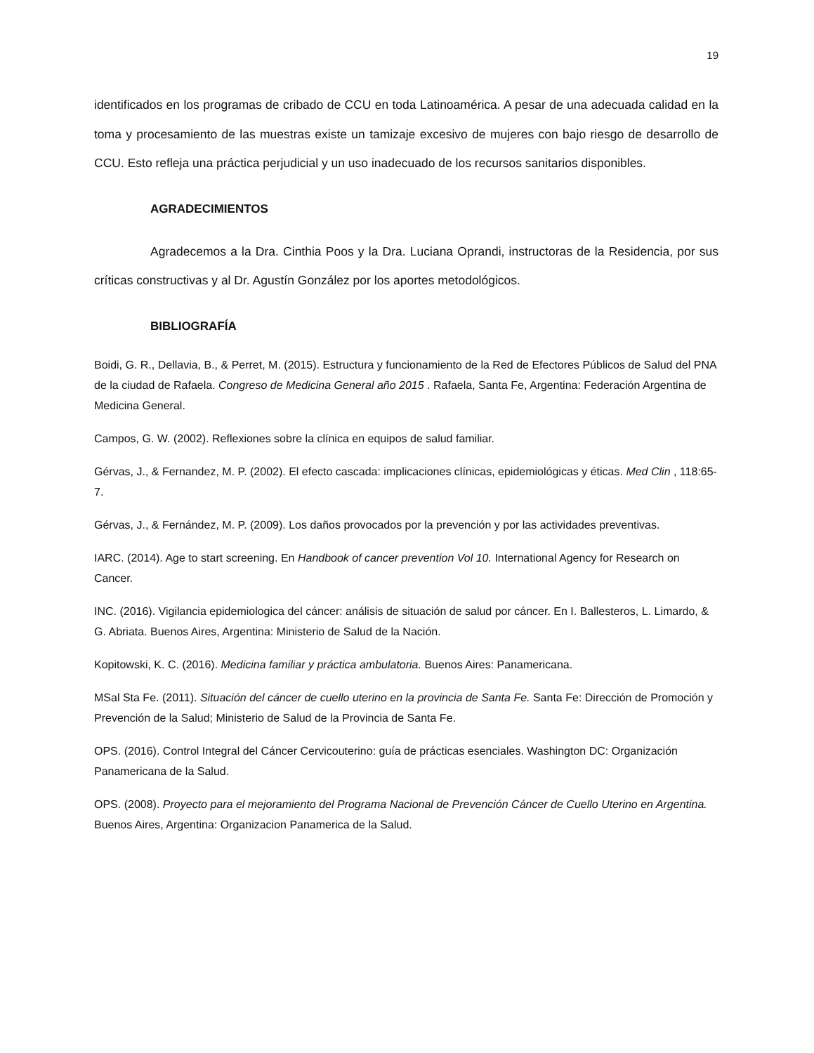19
identificados en los programas de cribado de CCU en toda Latinoamérica. A pesar de una adecuada calidad en la toma y procesamiento de las muestras existe un tamizaje excesivo de mujeres con bajo riesgo de desarrollo de CCU. Esto refleja una práctica perjudicial y un uso inadecuado de los recursos sanitarios disponibles.
AGRADECIMIENTOS
Agradecemos a la Dra. Cinthia Poos y la Dra. Luciana Oprandi, instructoras de la Residencia, por sus críticas constructivas y al Dr. Agustín González por los aportes metodológicos.
BIBLIOGRAFÍA
Boidi, G. R., Dellavia, B., & Perret, M. (2015). Estructura y funcionamiento de la Red de Efectores Públicos de Salud del PNA de la ciudad de Rafaela. Congreso de Medicina General año 2015 . Rafaela, Santa Fe, Argentina: Federación Argentina de Medicina General.
Campos, G. W. (2002). Reflexiones sobre la clínica en equipos de salud familiar.
Gérvas, J., & Fernandez, M. P. (2002). El efecto cascada: implicaciones clínicas, epidemiológicas y éticas. Med Clin , 118:65-7.
Gérvas, J., & Fernández, M. P. (2009). Los daños provocados por la prevención y por las actividades preventivas.
IARC. (2014). Age to start screening. En Handbook of cancer prevention Vol 10. International Agency for Research on Cancer.
INC. (2016). Vigilancia epidemiologica del cáncer: análisis de situación de salud por cáncer. En I. Ballesteros, L. Limardo, & G. Abriata. Buenos Aires, Argentina: Ministerio de Salud de la Nación.
Kopitowski, K. C. (2016). Medicina familiar y práctica ambulatoria. Buenos Aires: Panamericana.
MSal Sta Fe. (2011). Situación del cáncer de cuello uterino en la provincia de Santa Fe. Santa Fe: Dirección de Promoción y Prevención de la Salud; Ministerio de Salud de la Provincia de Santa Fe.
OPS. (2016). Control Integral del Cáncer Cervicouterino: guía de prácticas esenciales. Washington DC: Organización Panamericana de la Salud.
OPS. (2008). Proyecto para el mejoramiento del Programa Nacional de Prevención Cáncer de Cuello Uterino en Argentina. Buenos Aires, Argentina: Organizacion Panamerica de la Salud.